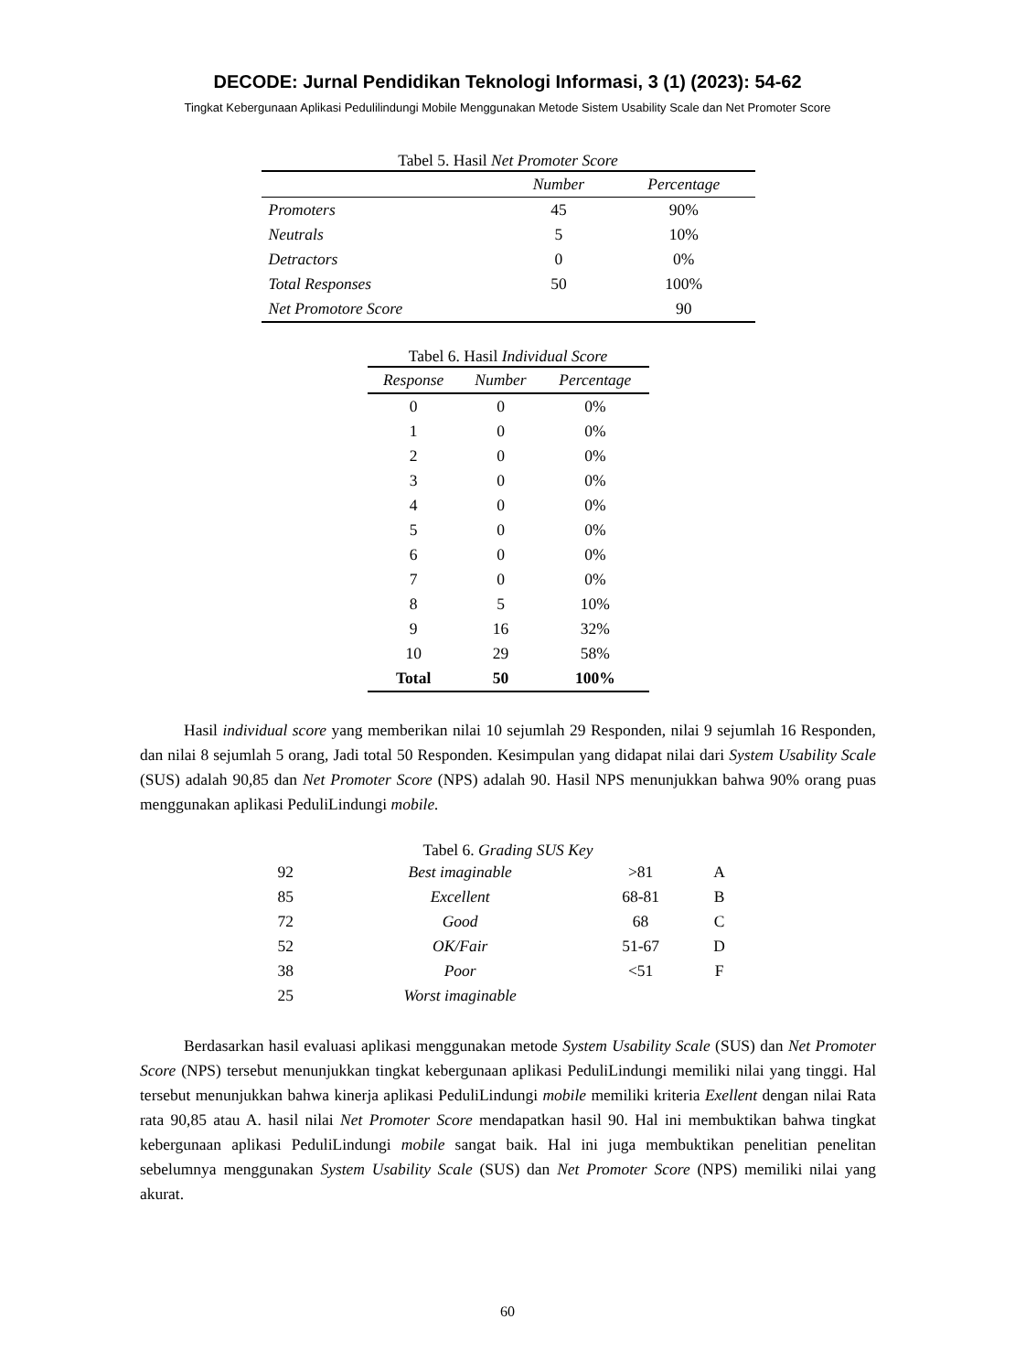DECODE: Jurnal Pendidikan Teknologi Informasi, 3 (1) (2023): 54-62
Tingkat Kebergunaan Aplikasi Pedulilindungi Mobile Menggunakan Metode Sistem Usability Scale dan Net Promoter Score
Tabel 5. Hasil Net Promoter Score
| | Number | Percentage |
| --- | --- | --- |
| Promoters | 45 | 90% |
| Neutrals | 5 | 10% |
| Detractors | 0 | 0% |
| Total Responses | 50 | 100% |
| Net Promotore Score | | 90 |
Tabel 6. Hasil Individual Score
| Response | Number | Percentage |
| --- | --- | --- |
| 0 | 0 | 0% |
| 1 | 0 | 0% |
| 2 | 0 | 0% |
| 3 | 0 | 0% |
| 4 | 0 | 0% |
| 5 | 0 | 0% |
| 6 | 0 | 0% |
| 7 | 0 | 0% |
| 8 | 5 | 10% |
| 9 | 16 | 32% |
| 10 | 29 | 58% |
| Total | 50 | 100% |
Hasil individual score yang memberikan nilai 10 sejumlah 29 Responden, nilai 9 sejumlah 16 Responden, dan nilai 8 sejumlah 5 orang, Jadi total 50 Responden. Kesimpulan yang didapat nilai dari System Usability Scale (SUS) adalah 90,85 dan Net Promoter Score (NPS) adalah 90. Hasil NPS menunjukkan bahwa 90% orang puas menggunakan aplikasi PeduliLindungi mobile.
Tabel 6. Grading SUS Key
| 92 | Best imaginable | >81 | A |
| 85 | Excellent | 68-81 | B |
| 72 | Good | 68 | C |
| 52 | OK/Fair | 51-67 | D |
| 38 | Poor | <51 | F |
| 25 | Worst imaginable | | |
Berdasarkan hasil evaluasi aplikasi menggunakan metode System Usability Scale (SUS) dan Net Promoter Score (NPS) tersebut menunjukkan tingkat kebergunaan aplikasi PeduliLindungi memiliki nilai yang tinggi. Hal tersebut menunjukkan bahwa kinerja aplikasi PeduliLindungi mobile memiliki kriteria Exellent dengan nilai Rata rata 90,85 atau A. hasil nilai Net Promoter Score mendapatkan hasil 90. Hal ini membuktikan bahwa tingkat kebergunaan aplikasi PeduliLindungi mobile sangat baik. Hal ini juga membuktikan penelitian penelitan sebelumnya menggunakan System Usability Scale (SUS) dan Net Promoter Score (NPS) memiliki nilai yang akurat.
60